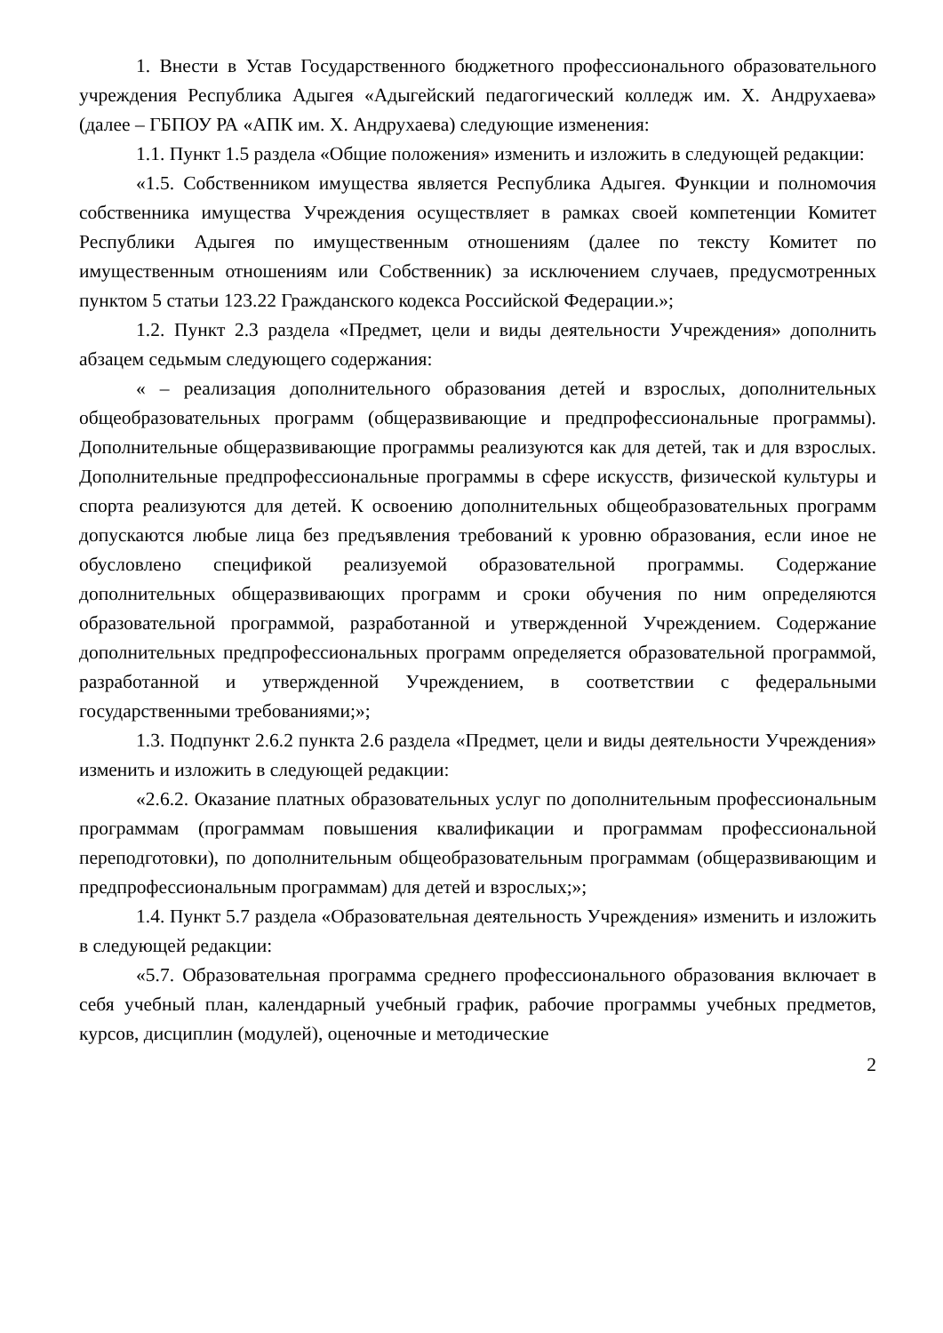1. Внести в Устав Государственного бюджетного профессионального образовательного учреждения Республика Адыгея «Адыгейский педагогический колледж им. Х. Андрухаева» (далее – ГБПОУ РА «АПК им. Х. Андрухаева) следующие изменения:
1.1. Пункт 1.5 раздела «Общие положения» изменить и изложить в следующей редакции:
«1.5. Собственником имущества является Республика Адыгея. Функции и полномочия собственника имущества Учреждения осуществляет в рамках своей компетенции Комитет Республики Адыгея по имущественным отношениям (далее по тексту Комитет по имущественным отношениям или Собственник) за исключением случаев, предусмотренных пунктом 5 статьи 123.22 Гражданского кодекса Российской Федерации.»;
1.2. Пункт 2.3 раздела «Предмет, цели и виды деятельности Учреждения» дополнить абзацем седьмым следующего содержания:
« – реализация дополнительного образования детей и взрослых, дополнительных общеобразовательных программ (общеразвивающие и предпрофессиональные программы). Дополнительные общеразвивающие программы реализуются как для детей, так и для взрослых. Дополнительные предпрофессиональные программы в сфере искусств, физической культуры и спорта реализуются для детей. К освоению дополнительных общеобразовательных программ допускаются любые лица без предъявления требований к уровню образования, если иное не обусловлено спецификой реализуемой образовательной программы. Содержание дополнительных общеразвивающих программ и сроки обучения по ним определяются образовательной программой, разработанной и утвержденной Учреждением. Содержание дополнительных предпрофессиональных программ определяется образовательной программой, разработанной и утвержденной Учреждением, в соответствии с федеральными государственными требованиями;»;
1.3. Подпункт 2.6.2 пункта 2.6 раздела «Предмет, цели и виды деятельности Учреждения» изменить и изложить в следующей редакции:
«2.6.2. Оказание платных образовательных услуг по дополнительным профессиональным программам (программам повышения квалификации и программам профессиональной переподготовки), по дополнительным общеобразовательным программам (общеразвивающим и предпрофессиональным программам) для детей и взрослых;»;
1.4. Пункт 5.7 раздела «Образовательная деятельность Учреждения» изменить и изложить в следующей редакции:
«5.7. Образовательная программа среднего профессионального образования включает в себя учебный план, календарный учебный график, рабочие программы учебных предметов, курсов, дисциплин (модулей), оценочные и методические
2